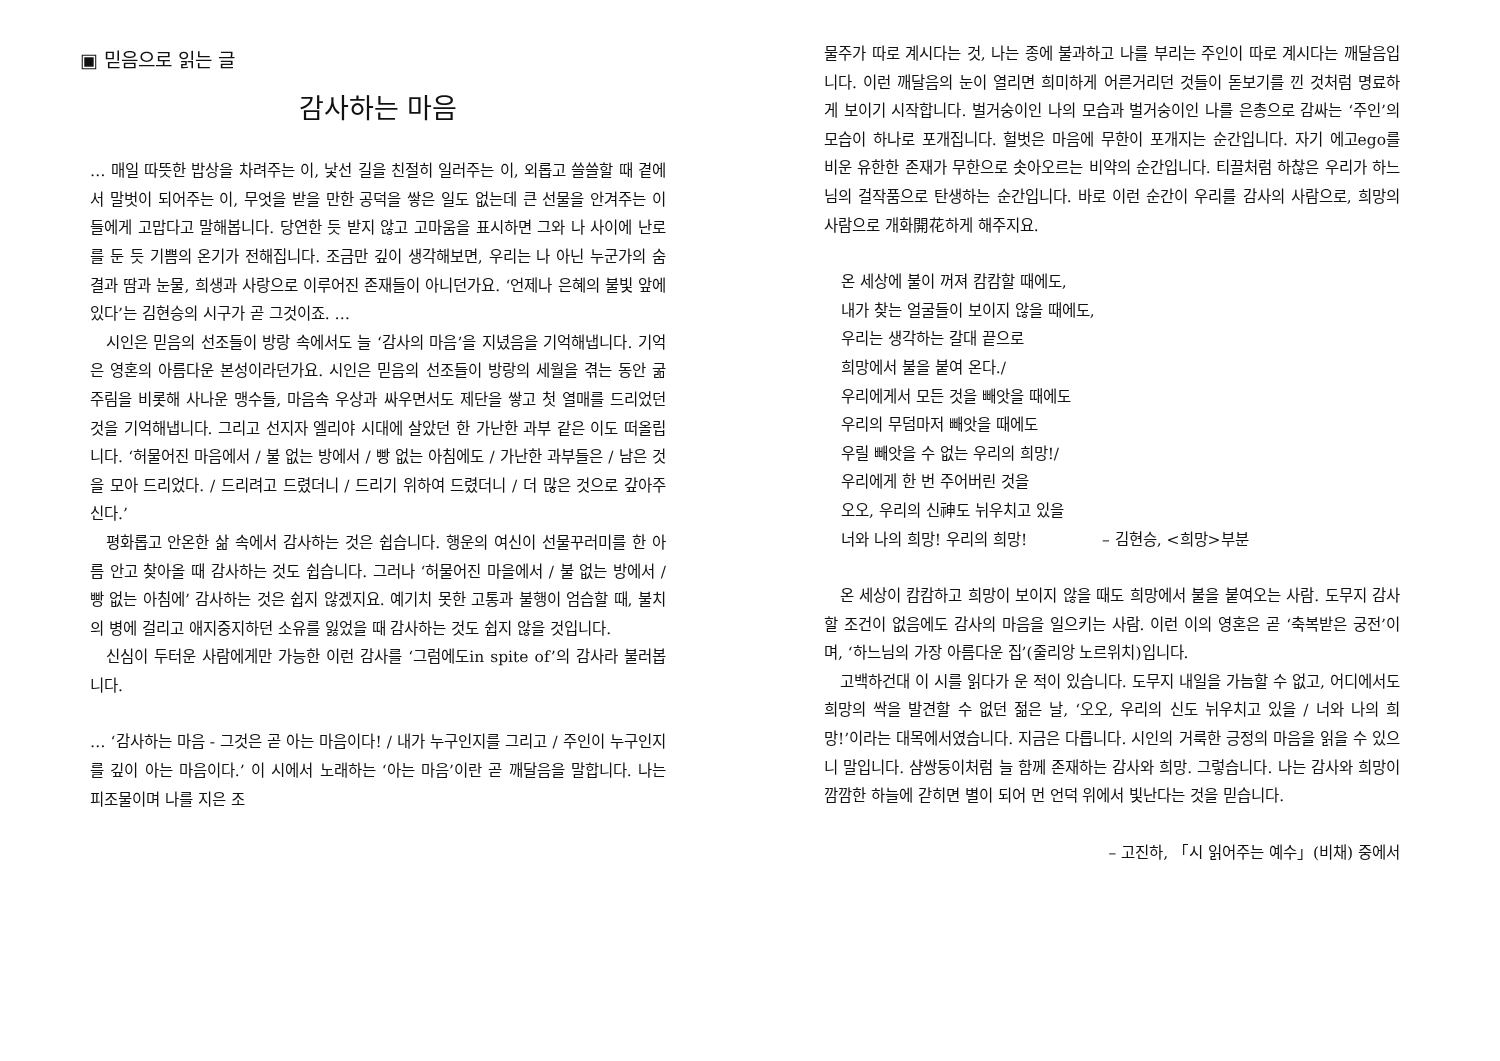▣ 믿음으로 읽는 글
감사하는 마음
… 매일 따뜻한 밥상을 차려주는 이, 낯선 길을 친절히 일러주는 이, 외롭고 쓸쓸할 때 곁에서 말벗이 되어주는 이, 무엇을 받을 만한 공덕을 쌓은 일도 없는데 큰 선물을 안겨주는 이들에게 고맙다고 말해봅니다. 당연한 듯 받지 않고 고마움을 표시하면 그와 나 사이에 난로를 둔 듯 기쁨의 온기가 전해집니다. 조금만 깊이 생각해보면, 우리는 나 아닌 누군가의 숨결과 땀과 눈물, 희생과 사랑으로 이루어진 존재들이 아니던가요. ‘언제나 은혜의 불빛 앞에 있다’는 김현승의 시구가 곧 그것이죠. …
시인은 믿음의 선조들이 방랑 속에서도 늘 ‘감사의 마음’을 지녔음을 기억해냅니다. 기억은 영혼의 아름다운 본성이라던가요. 시인은 믿음의 선조들이 방랑의 세월을 겪는 동안 굶주림을 비롯해 사나운 맹수들, 마음속 우상과 싸우면서도 제단을 쌓고 첫 열매를 드리었던 것을 기억해냅니다. 그리고 선지자 엘리야 시대에 살았던 한 가난한 과부 같은 이도 떠올립니다. ‘허물어진 마음에서 / 불 없는 방에서 / 빵 없는 아침에도 / 가난한 과부들은 / 남은 것을 모아 드리었다. / 드리려고 드렸더니 / 드리기 위하여 드렸더니 / 더 많은 것으로 갚아주신다.’
평화롭고 안온한 삶 속에서 감사하는 것은 쉽습니다. 행운의 여신이 선물꾸러미를 한 아름 안고 찾아올 때 감사하는 것도 쉽습니다. 그러나 ‘허물어진 마을에서 / 불 없는 방에서 / 빵 없는 아침에’ 감사하는 것은 쉽지 않겠지요. 예기치 못한 고통과 불행이 엄습할 때, 불치의 병에 걸리고 애지중지하던 소유를 잃었을 때 감사하는 것도 쉽지 않을 것입니다.
신심이 두터운 사람에게만 가능한 이런 감사를 ‘그럼에도in spite of’의 감사라 불러봅니다.
… ‘감사하는 마음 - 그것은 곧 아는 마음이다! / 내가 누구인지를 그리고 / 주인이 누구인지를 깊이 아는 마음이다.’ 이 시에서 노래하는 ‘아는 마음’이란 곧 깨달음을 말합니다. 나는 피조물이며 나를 지은 조
물주가 따로 계시다는 것, 나는 종에 불과하고 나를 부리는 주인이 따로 계시다는 깨달음입니다. 이런 깨달음의 눈이 열리면 희미하게 어른거리던 것들이 돋보기를 낀 것처럼 명료하게 보이기 시작합니다. 벌거숭이인 나의 모습과 벌거숭이인 나를 은총으로 감싸는 ‘주인’의 모습이 하나로 포개집니다. 헐벗은 마음에 무한이 포개지는 순간입니다. 자기 에고ego를 비운 유한한 존재가 무한으로 솟아오르는 비약의 순간입니다. 티끌처럼 하찮은 우리가 하느님의 걸작품으로 탄생하는 순간입니다. 바로 이런 순간이 우리를 감사의 사람으로, 희망의 사람으로 개화開花하게 해주지요.
온 세상에 불이 꺼져 캄캄할 때에도,
내가 찾는 얼굴들이 보이지 않을 때에도,
우리는 생각하는 갈대 끝으로
희망에서 불을 붙여 온다./
우리에게서 모든 것을 빼앗을 때에도
우리의 무덤마저 빼앗을 때에도
우릴 빼앗을 수 없는 우리의 희망!/
우리에게 한 번 주어버린 것을
오오, 우리의 신神도 뉘우치고 있을
너와 나의 희망! 우리의 희망! – 김현승, <희망>부분
온 세상이 캄캄하고 희망이 보이지 않을 때도 희망에서 불을 붙여오는 사람. 도무지 감사할 조건이 없음에도 감사의 마음을 일으키는 사람. 이런 이의 영혼은 곧 ‘축복받은 궁전’이며, ‘하느님의 가장 아름다운 집’(줄리앙 노르위치)입니다.
고백하건대 이 시를 읽다가 운 적이 있습니다. 도무지 내일을 가늠할 수 없고, 어디에서도 희망의 싹을 발견할 수 없던 젊은 날, ‘오오, 우리의 신도 뉘우치고 있을 / 너와 나의 희망!’이라는 대목에서였습니다. 지금은 다릅니다. 시인의 거룩한 긍정의 마음을 읽을 수 있으니 말입니다. 샴쌍둥이처럼 늘 함께 존재하는 감사와 희망. 그렇습니다. 나는 감사와 희망이 깜깜한 하늘에 갇히면 별이 되어 먼 언덕 위에서 빛난다는 것을 믿습니다.
– 고진하, 「시 읽어주는 예수」(비채) 중에서